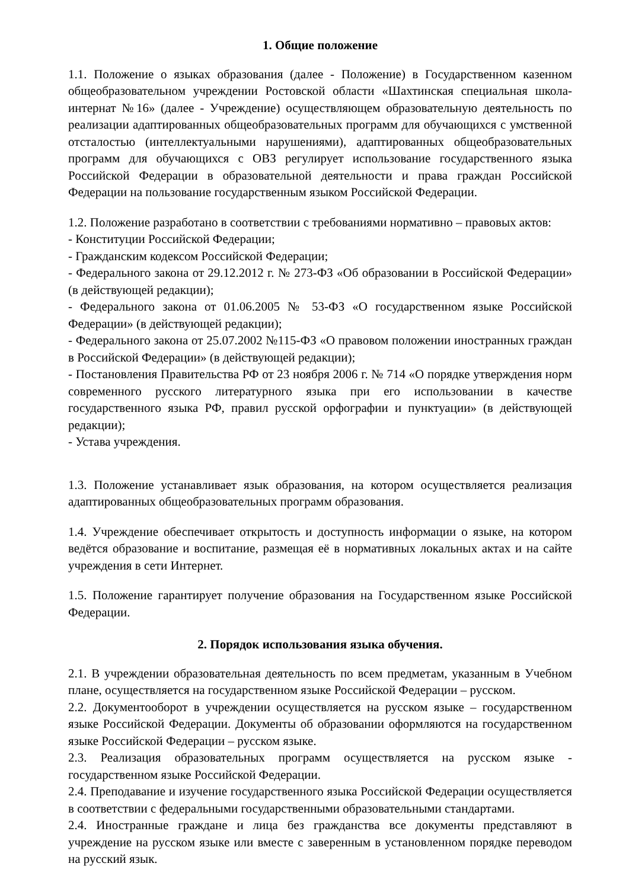1. Общие положение
1.1. Положение о языках образования (далее - Положение) в Государственном казенном общеобразовательном учреждении Ростовской области «Шахтинская специальная школа-интернат №16» (далее - Учреждение) осуществляющем образовательную деятельность по реализации адаптированных общеобразовательных программ для обучающихся с умственной отсталостью (интеллектуальными нарушениями), адаптированных общеобразовательных программ для обучающихся с ОВЗ регулирует использование государственного языка Российской Федерации в образовательной деятельности и права граждан Российской Федерации на пользование государственным языком Российской Федерации.
1.2. Положение разработано в соответствии с требованиями нормативно – правовых актов:
- Конституции Российской Федерации;
- Гражданским кодексом Российской Федерации;
- Федерального закона от 29.12.2012 г. № 273-ФЗ «Об образовании в Российской Федерации» (в действующей редакции);
- Федерального закона от 01.06.2005 № 53-ФЗ «О государственном языке Российской Федерации» (в действующей редакции);
- Федерального закона от 25.07.2002 №115-ФЗ «О правовом положении иностранных граждан в Российской Федерации» (в действующей редакции);
- Постановления Правительства РФ от 23 ноября 2006 г. № 714 «О порядке утверждения норм современного русского литературного языка при его использовании в качестве государственного языка РФ, правил русской орфографии и пунктуации» (в действующей редакции);
- Устава учреждения.
1.3. Положение устанавливает язык образования, на котором осуществляется реализация адаптированных общеобразовательных программ образования.
1.4. Учреждение обеспечивает открытость и доступность информации о языке, на котором ведётся образование и воспитание, размещая её в нормативных локальных актах и на сайте учреждения в сети Интернет.
1.5. Положение гарантирует получение образования на Государственном языке Российской Федерации.
2. Порядок использования языка обучения.
2.1. В учреждении образовательная деятельность по всем предметам, указанным в Учебном плане, осуществляется на государственном языке Российской Федерации – русском.
2.2. Документооборот в учреждении осуществляется на русском языке – государственном языке Российской Федерации. Документы об образовании оформляются на государственном языке Российской Федерации – русском языке.
2.3. Реализация образовательных программ осуществляется на русском языке - государственном языке Российской Федерации.
2.4. Преподавание и изучение государственного языка Российской Федерации осуществляется в соответствии с федеральными государственными образовательными стандартами.
2.4. Иностранные граждане и лица без гражданства все документы представляют в учреждение на русском языке или вместе с заверенным в установленном порядке переводом на русский язык.